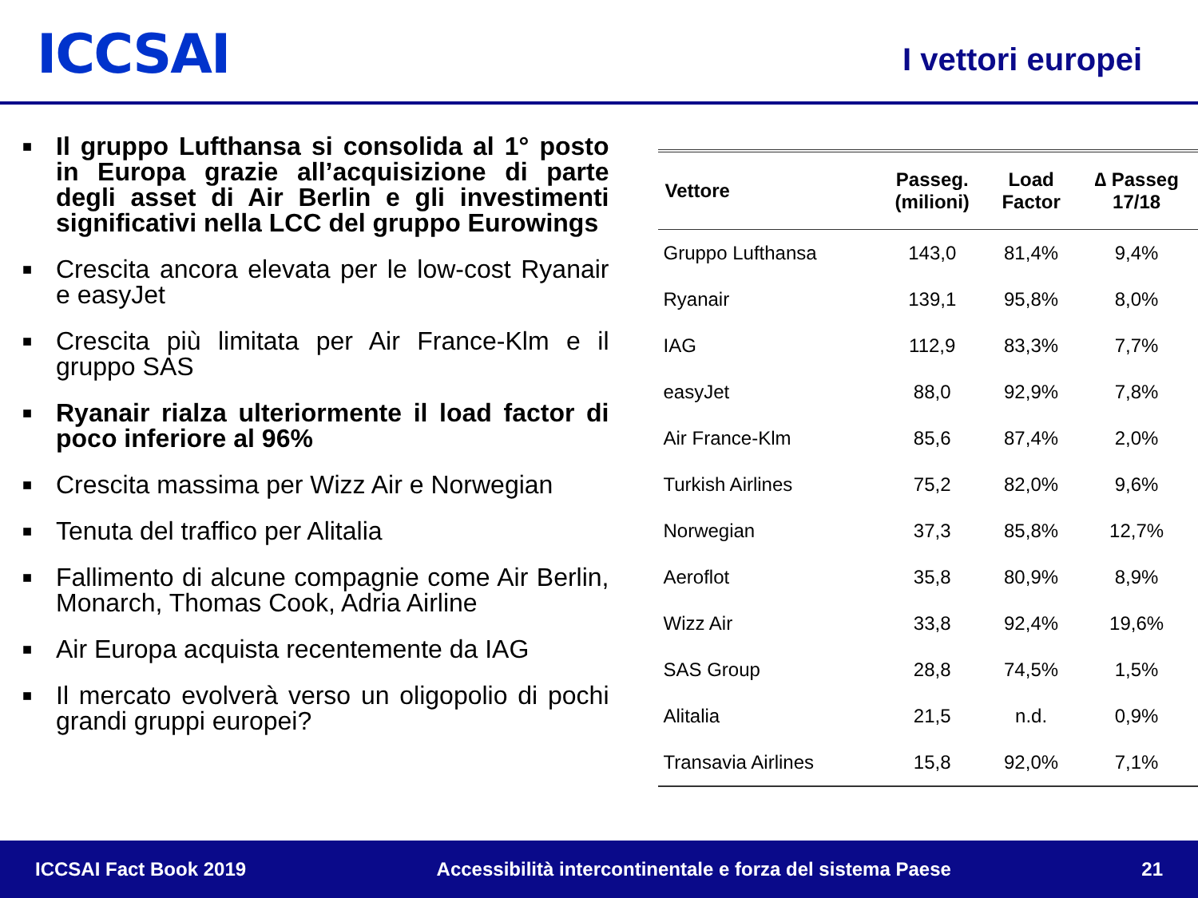ICCSAI
I vettori europei
■ Il gruppo Lufthansa si consolida al 1° posto in Europa grazie all’acquisizione di parte degli asset di Air Berlin e gli investimenti significativi nella LCC del gruppo Eurowings
■ Crescita ancora elevata per le low-cost Ryanair e easyJet
■ Crescita più limitata per Air France-Klm e il gruppo SAS
■ Ryanair rialza ulteriormente il load factor di poco inferiore al 96%
■ Crescita massima per Wizz Air e Norwegian
■ Tenuta del traffico per Alitalia
■ Fallimento di alcune compagnie come Air Berlin, Monarch, Thomas Cook, Adria Airline
■ Air Europa acquista recentemente da IAG
■ Il mercato evolverà verso un oligopolio di pochi grandi gruppi europei?
| Vettore | Passeg. (milioni) | Load Factor | ∆ Passeg 17/18 |
| --- | --- | --- | --- |
| Gruppo Lufthansa | 143,0 | 81,4% | 9,4% |
| Ryanair | 139,1 | 95,8% | 8,0% |
| IAG | 112,9 | 83,3% | 7,7% |
| easyJet | 88,0 | 92,9% | 7,8% |
| Air France-Klm | 85,6 | 87,4% | 2,0% |
| Turkish Airlines | 75,2 | 82,0% | 9,6% |
| Norwegian | 37,3 | 85,8% | 12,7% |
| Aeroflot | 35,8 | 80,9% | 8,9% |
| Wizz Air | 33,8 | 92,4% | 19,6% |
| SAS Group | 28,8 | 74,5% | 1,5% |
| Alitalia | 21,5 | n.d. | 0,9% |
| Transavia Airlines | 15,8 | 92,0% | 7,1% |
ICCSAI Fact Book 2019 Accessibilità intercontinentale e forza del sistema Paese 21